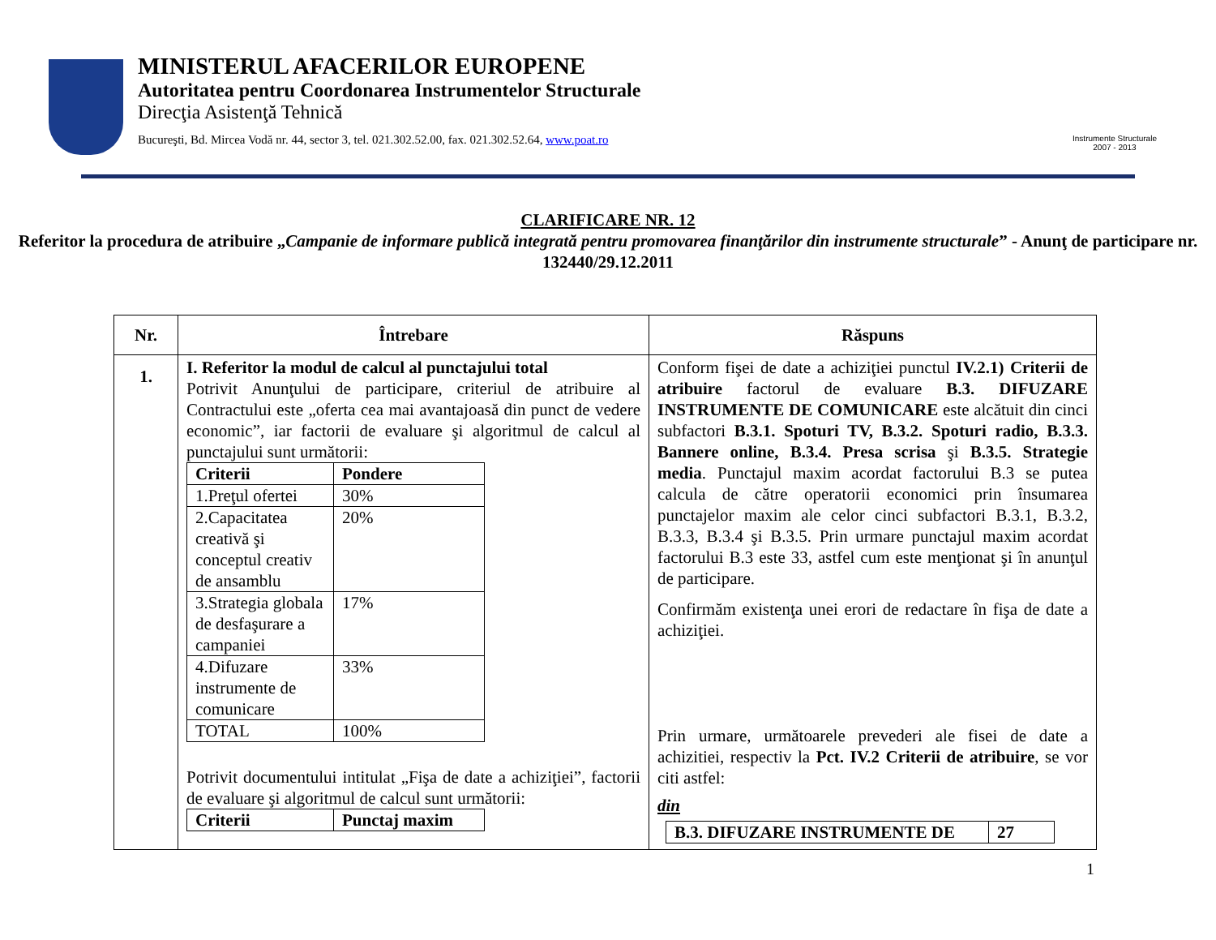MINISTERUL AFACERILOR EUROPENE
Autoritatea pentru Coordonarea Instrumentelor Structurale
Direcţia Asistenţă Tehnică
Bucureşti, Bd. Mircea Vodă nr. 44, sector 3, tel. 021.302.52.00, fax. 021.302.52.64, www.poat.ro
Instrumente Structurale
2007 - 2013
CLARIFICARE NR. 12
Referitor la procedura de atribuire „Campanie de informare publică integrată pentru promovarea finanţărilor din instrumente structurale” - Anunţ de participare nr. 132440/29.12.2011
| Nr. | Întrebare | Răspuns |
| --- | --- | --- |
| 1. | I. Referitor la modul de calcul al punctajului total Potrivit Anunţului de participare, criteriul de atribuire al Contractului este „oferta cea mai avantajoasă din punct de vedere economic”, iar factorii de evaluare şi algoritmul de calcul al punctajului sunt următorii: / Criterii / Pondere / / 1.Preţul ofertei / 30% / / 2.Capacitatea creativă şi conceptul creativ de ansamblu / 20% / / 3.Strategia globala de desfaşurare a campaniei / 17% / / 4.Difuzare instrumente de comunicare / 33% / / TOTAL / 100% / Potrivit documentului intitulat „Fişa de date a achiziţiei”, factorii de evaluare şi algoritmul de calcul sunt următorii: / Criterii / Punctaj maxim / | Conform fişei de date a achiziţiei punctul IV.2.1) Criterii de atribuire factorul de evaluare B.3. DIFUZARE INSTRUMENTE DE COMUNICARE este alcătuit din cinci subfactori B.3.1. Spoturi TV, B.3.2. Spoturi radio, B.3.3. Bannere online, B.3.4. Presa scrisa şi B.3.5. Strategie media . Punctajul maxim acordat factorului B.3 se putea calcula de către operatorii economici prin însumarea punctajelor maxim ale celor cinci subfactori B.3.1, B.3.2, B.3.3, B.3.4 şi B.3.5. Prin urmare punctajul maxim acordat factorului B.3 este 33, astfel cum este menţionat şi în anunţul de participare. Confirmăm existenţa unei erori de redactare în fişa de date a achiziţiei. Prin urmare, următoarele prevederi ale fisei de date a achizitiei, respectiv la Pct. IV.2 Criterii de atribuire , se vor citi astfel: din / B.3. DIFUZARE INSTRUMENTE DE / 27 / |
1